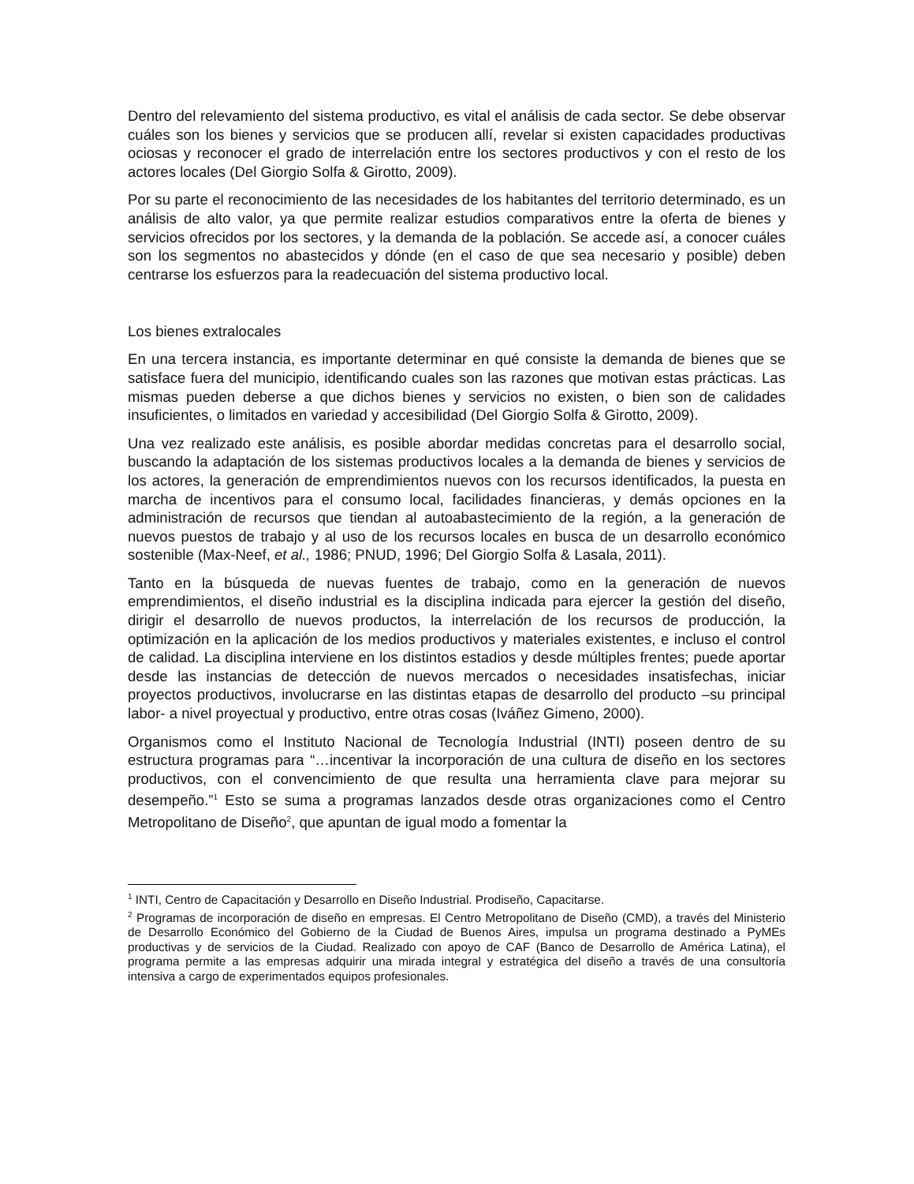Dentro del relevamiento del sistema productivo, es vital el análisis de cada sector. Se debe observar cuáles son los bienes y servicios que se producen allí, revelar si existen capacidades productivas ociosas y reconocer el grado de interrelación entre los sectores productivos y con el resto de los actores locales (Del Giorgio Solfa & Girotto, 2009).
Por su parte el reconocimiento de las necesidades de los habitantes del territorio determinado, es un análisis de alto valor, ya que permite realizar estudios comparativos entre la oferta de bienes y servicios ofrecidos por los sectores, y la demanda de la población. Se accede así, a conocer cuáles son los segmentos no abastecidos y dónde (en el caso de que sea necesario y posible) deben centrarse los esfuerzos para la readecuación del sistema productivo local.
Los bienes extralocales
En una tercera instancia, es importante determinar en qué consiste la demanda de bienes que se satisface fuera del municipio, identificando cuales son las razones que motivan estas prácticas. Las mismas pueden deberse a que dichos bienes y servicios no existen, o bien son de calidades insuficientes, o limitados en variedad y accesibilidad (Del Giorgio Solfa & Girotto, 2009).
Una vez realizado este análisis, es posible abordar medidas concretas para el desarrollo social, buscando la adaptación de los sistemas productivos locales a la demanda de bienes y servicios de los actores, la generación de emprendimientos nuevos con los recursos identificados, la puesta en marcha de incentivos para el consumo local, facilidades financieras, y demás opciones en la administración de recursos que tiendan al autoabastecimiento de la región, a la generación de nuevos puestos de trabajo y al uso de los recursos locales en busca de un desarrollo económico sostenible (Max-Neef, et al., 1986; PNUD, 1996; Del Giorgio Solfa & Lasala, 2011).
Tanto en la búsqueda de nuevas fuentes de trabajo, como en la generación de nuevos emprendimientos, el diseño industrial es la disciplina indicada para ejercer la gestión del diseño, dirigir el desarrollo de nuevos productos, la interrelación de los recursos de producción, la optimización en la aplicación de los medios productivos y materiales existentes, e incluso el control de calidad. La disciplina interviene en los distintos estadios y desde múltiples frentes; puede aportar desde las instancias de detección de nuevos mercados o necesidades insatisfechas, iniciar proyectos productivos, involucrarse en las distintas etapas de desarrollo del producto –su principal labor- a nivel proyectual y productivo, entre otras cosas (Iváñez Gimeno, 2000).
Organismos como el Instituto Nacional de Tecnología Industrial (INTI) poseen dentro de su estructura programas para “…incentivar la incorporación de una cultura de diseño en los sectores productivos, con el convencimiento de que resulta una herramienta clave para mejorar su desempeño.”<sup>1</sup> Esto se suma a programas lanzados desde otras organizaciones como el Centro Metropolitano de Diseño<sup>2</sup>, que apuntan de igual modo a fomentar la
<sup>1</sup> INTI, Centro de Capacitación y Desarrollo en Diseño Industrial. Prodiseño, Capacitarse.
<sup>2</sup> Programas de incorporación de diseño en empresas. El Centro Metropolitano de Diseño (CMD), a través del Ministerio de Desarrollo Económico del Gobierno de la Ciudad de Buenos Aires, impulsa un programa destinado a PyMEs productivas y de servicios de la Ciudad. Realizado con apoyo de CAF (Banco de Desarrollo de América Latina), el programa permite a las empresas adquirir una mirada integral y estratégica del diseño a través de una consultoría intensiva a cargo de experimentados equipos profesionales.